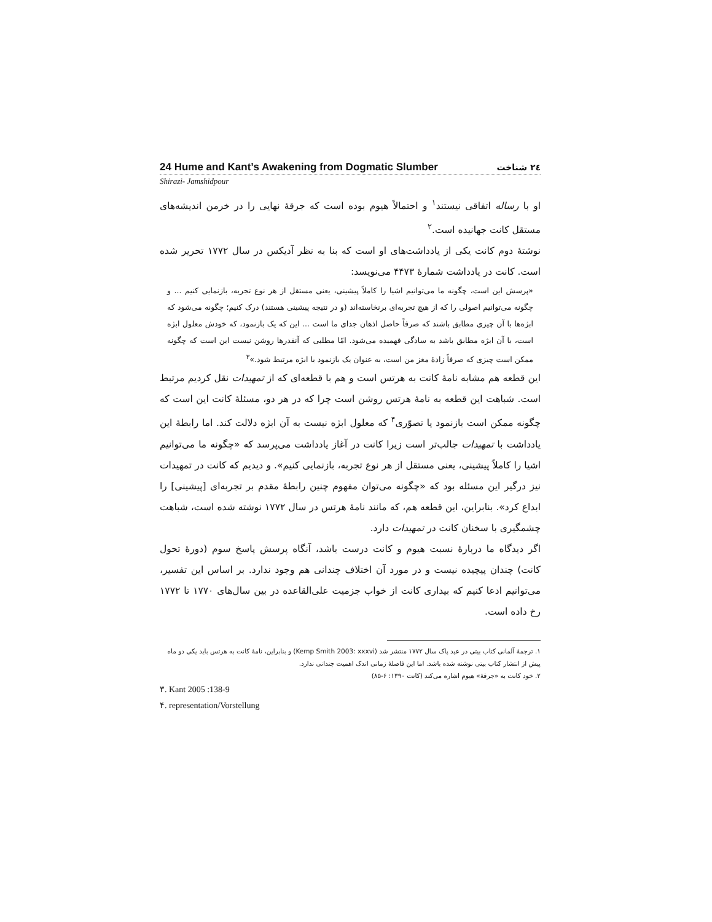24 Hume and Kant’s Awakening from Dogmatic Slumber ٢٤ شناخت
Shirazi- Jamshidpour
او با رساله اتفاقی نیستند<sup>١</sup> و احتمالاً هیوم بوده است که جرقهٔ نهایی را در خرمن اندیشه‌های مستقل کانت جهانیده است.<sup>٢</sup>
نوشتهٔ دوم کانت یکی از یادداشت‌های او است که بنا به نظر آدیکس در سال ١٧٧٢ تحریر شده است. کانت در یادداشت شمارهٔ ۴۴٧٣ می‌نویسد:
«پرسش این است، چگونه ما می‌توانیم اشیا را کاملاً پیشینی، یعنی مستقل از هر نوع تجربه، بازنمایی کنیم ... و چگونه می‌توانیم اصولی را که از هیچ تجربه‌ای برنخاسته‌اند (و در نتیجه پیشینی هستند) درک کنیم؛ چگونه می‌شود که ابژه‌ها با آن چیزی مطابق باشند که صرفاً حاصل اذهان جدای ما است ... این که یک بازنمود، که خودش معلول ابژه است، با آن ابژه مطابق باشد به سادگی فهمیده می‌شود. امّا مطلبی که آنقدرها روشن نیست این است که چگونه ممکن است چیزی که صرفاً زادهٔ مغز من است، به عنوان یک بازنمود با ابژه مرتبط شود.»<sup>٣</sup>
این قطعه هم مشابه نامهٔ کانت به هرتس است و هم با قطعه‌ای که از تمهیدات نقل کردیم مرتبط است. شباهت این قطعه به نامهٔ هرتس روشن است چرا که در هر دو، مسئلهٔ کانت این است که چگونه ممکن است بازنمود یا تصوّری<sup>۴</sup> که معلول ابژه نیست به آن ابژه دلالت کند. اما رابطهٔ این یادداشت با تمهیدات جالب‌تر است زیرا کانت در آغاز یادداشت می‌پرسد که «چگونه ما می‌توانیم اشیا را کاملاً پیشینی، یعنی مستقل از هر نوع تجربه، بازنمایی کنیم». و دیدیم که کانت در تمهیدات نیز درگیر این مسئله بود که «چگونه می‌توان مفهوم چنین رابطهٔ مقدم بر تجربه‌ای [پیشینی] را ابداع کرد». بنابراین، این قطعه هم، که مانند نامهٔ هرتس در سال ١٧٧٢ نوشته شده است، شباهت چشمگیری با سخنان کانت در تمهیدات دارد.
اگر دیدگاه ما دربارهٔ نسبت هیوم و کانت درست باشد، آنگاه پرسش پاسخ سوم (دورهٔ تحول کانت) چندان پیچیده نیست و در مورد آن اختلاف چندانی هم وجود ندارد. بر اساس این تفسیر، می‌توانیم ادعا کنیم که بیداری کانت از خواب جزمیت علی‌القاعده در بین سال‌های ١٧٧٠ تا ١٧٧٢ رخ داده است.
١. ترجمهٔ آلمانی کتاب بیتی در عید پاک سال ١٧٧٢ منتشر شد (Kemp Smith 2003: xxxvi) و بنابراین، نامهٔ کانت به هرتس باید یکی دو ماه پیش از انتشار کتاب بیتی نوشته شده باشد. اما این فاصلهٔ زمانی اندک اهمیت چندانی ندارد.
٢. خود کانت به «جرقهٔ» هیوم اشاره می‌کند (کانت ١٣٩٠: ۶-٨۵)
٣. Kant 2005 :138-9
۴. representation/Vorstellung